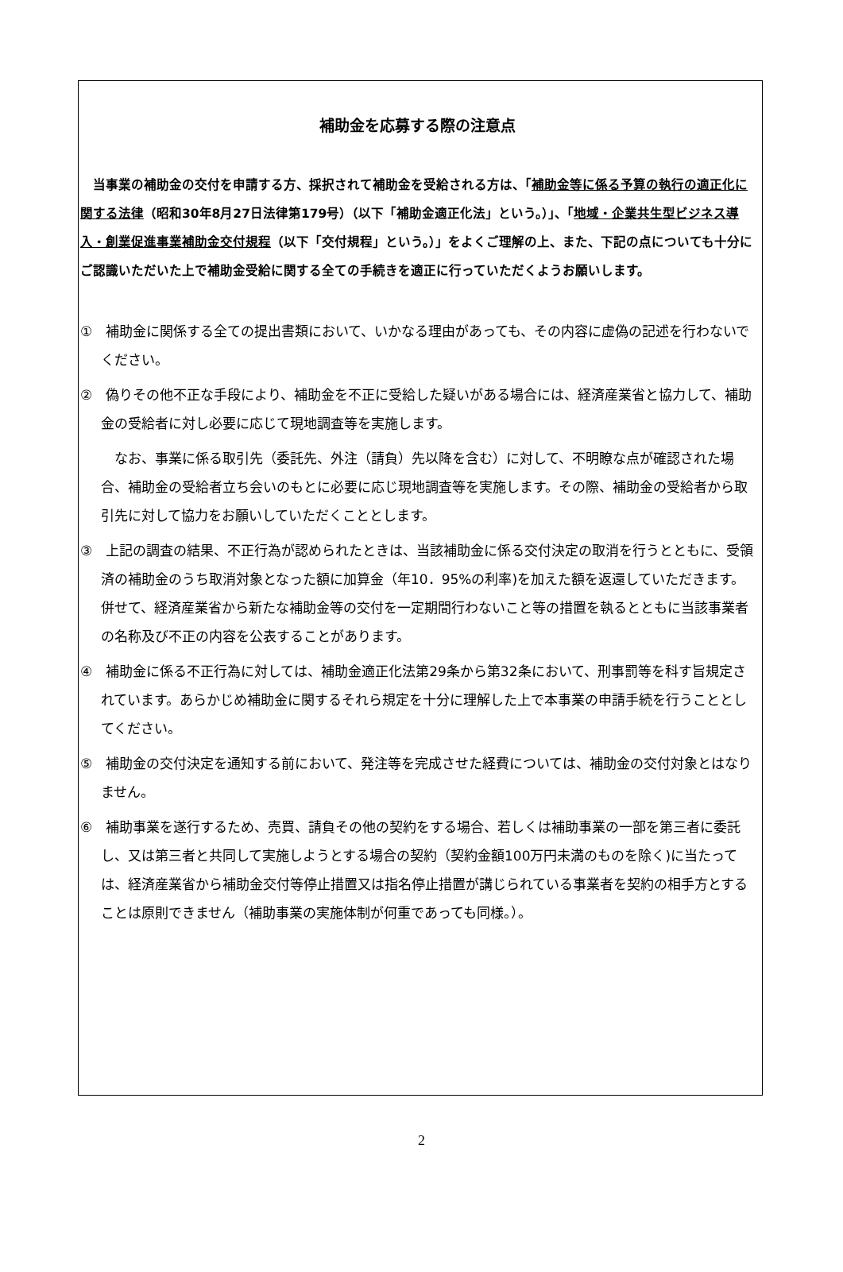補助金を応募する際の注意点
　当事業の補助金の交付を申請する方、採択されて補助金を受給される方は、「補助金等に係る予算の執行の適正化に関する法律（昭和30年8月27日法律第179号）（以下「補助金適正化法」という。）」、「地域・企業共生型ビジネス導入・創業促進事業補助金交付規程（以下「交付規程」という。）」をよくご理解の上、また、下記の点についても十分にご認識いただいた上で補助金受給に関する全ての手続きを適正に行っていただくようお願いします。
①　補助金に関係する全ての提出書類において、いかなる理由があっても、その内容に虚偽の記述を行わないでください。
②　偽りその他不正な手段により、補助金を不正に受給した疑いがある場合には、経済産業省と協力して、補助金の受給者に対し必要に応じて現地調査等を実施します。
　なお、事業に係る取引先（委託先、外注（請負）先以降を含む）に対して、不明瞭な点が確認された場合、補助金の受給者立ち会いのもとに必要に応じ現地調査等を実施します。その際、補助金の受給者から取引先に対して協力をお願いしていただくこととします。
③　上記の調査の結果、不正行為が認められたときは、当該補助金に係る交付決定の取消を行うとともに、受領済の補助金のうち取消対象となった額に加算金（年10．95%の利率)を加えた額を返還していただきます。併せて、経済産業省から新たな補助金等の交付を一定期間行わないこと等の措置を執るとともに当該事業者の名称及び不正の内容を公表することがあります。
④　補助金に係る不正行為に対しては、補助金適正化法第29条から第32条において、刑事罰等を科す旨規定されています。あらかじめ補助金に関するそれら規定を十分に理解した上で本事業の申請手続を行うこととしてください。
⑤　補助金の交付決定を通知する前において、発注等を完成させた経費については、補助金の交付対象とはなりません。
⑥　補助事業を遂行するため、売買、請負その他の契約をする場合、若しくは補助事業の一部を第三者に委託し、又は第三者と共同して実施しようとする場合の契約（契約金額100万円未満のものを除く)に当たっては、経済産業省から補助金交付等停止措置又は指名停止措置が講じられている事業者を契約の相手方とすることは原則できません（補助事業の実施体制が何重であっても同様。）。
2